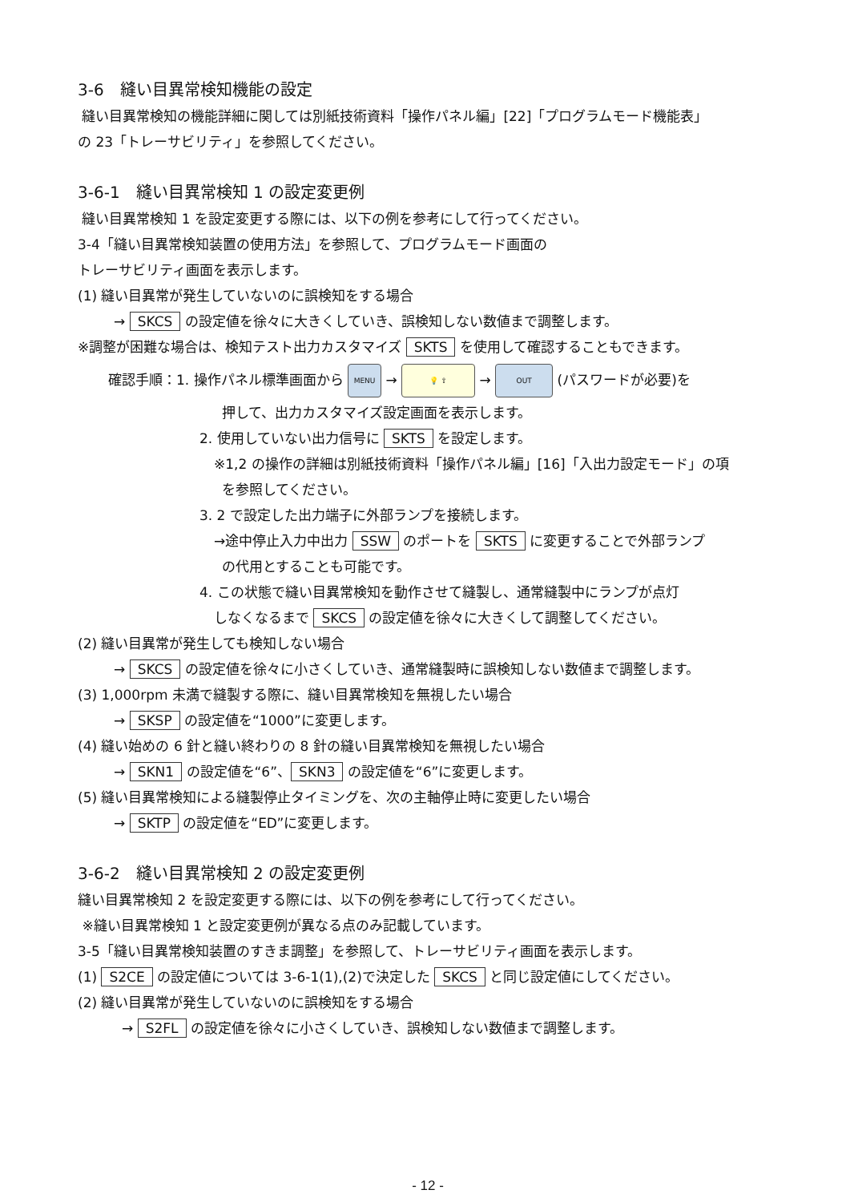3-6　縫い目異常検知機能の設定
縫い目異常検知の機能詳細に関しては別紙技術資料「操作パネル編」[22]「プログラムモード機能表」
の 23「トレーサビリティ」を参照してください。
3-6-1　縫い目異常検知 1 の設定変更例
縫い目異常検知 1 を設定変更する際には、以下の例を参考にして行ってください。
3-4「縫い目異常検知装置の使用方法」を参照して、プログラムモード画面の
トレーサビリティ画面を表示します。
(1) 縫い目異常が発生していないのに誤検知をする場合
→ SKCS の設定値を徐々に大きくしていき、誤検知しない数値まで調整します。
※調整が困難な場合は、検知テスト出力カスタマイズ SKTS を使用して確認することもできます。
確認手順：1. 操作パネル標準画面から MENU → 💡 ⇧ → OUT (パスワードが必要)を
押して、出力カスタマイズ設定画面を表示します。
2. 使用していない出力信号に SKTS を設定します。
※1,2 の操作の詳細は別紙技術資料「操作パネル編」[16]「入出力設定モード」の項
を参照してください。
3. 2 で設定した出力端子に外部ランプを接続します。
→途中停止入力中出力 SSW のポートを SKTS に変更することで外部ランプ
の代用とすることも可能です。
4. この状態で縫い目異常検知を動作させて縫製し、通常縫製中にランプが点灯
しなくなるまで SKCS の設定値を徐々に大きくして調整してください。
(2) 縫い目異常が発生しても検知しない場合
→ SKCS の設定値を徐々に小さくしていき、通常縫製時に誤検知しない数値まで調整します。
(3) 1,000rpm 未満で縫製する際に、縫い目異常検知を無視したい場合
→ SKSP の設定値を“1000”に変更します。
(4) 縫い始めの 6 針と縫い終わりの 8 針の縫い目異常検知を無視したい場合
→ SKN1 の設定値を“6”、 SKN3 の設定値を“6”に変更します。
(5) 縫い目異常検知による縫製停止タイミングを、次の主軸停止時に変更したい場合
→ SKTP の設定値を“ED”に変更します。
3-6-2　縫い目異常検知 2 の設定変更例
縫い目異常検知 2 を設定変更する際には、以下の例を参考にして行ってください。
※縫い目異常検知 1 と設定変更例が異なる点のみ記載しています。
3-5「縫い目異常検知装置のすきま調整」を参照して、トレーサビリティ画面を表示します。
(1) S2CE の設定値については 3-6-1(1),(2)で決定した SKCS と同じ設定値にしてください。
(2) 縫い目異常が発生していないのに誤検知をする場合
→ S2FL の設定値を徐々に小さくしていき、誤検知しない数値まで調整します。
- 12 -